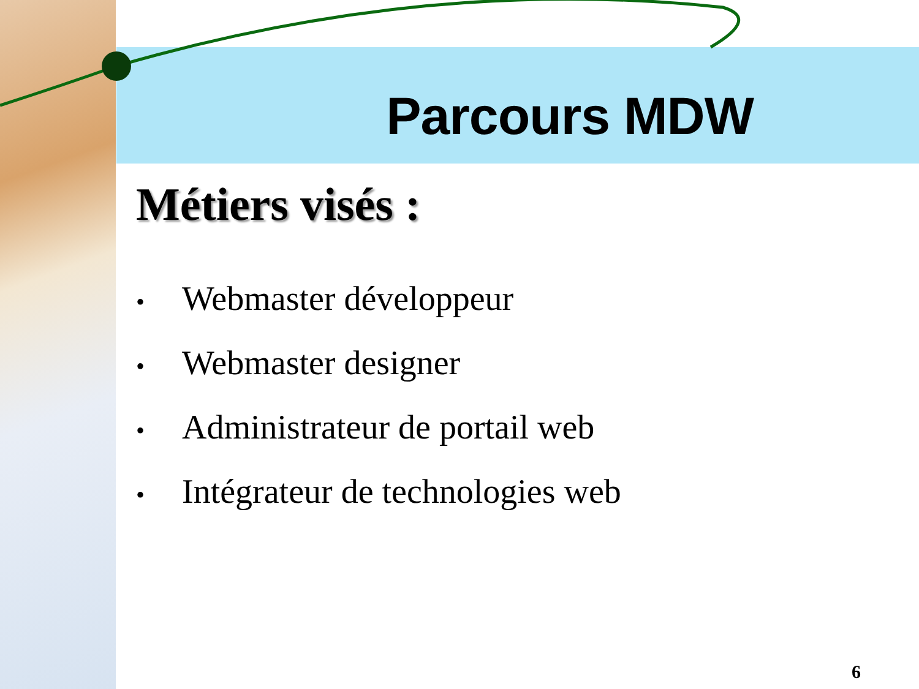Parcours MDW
Métiers visés :
• Webmaster développeur
• Webmaster designer
• Administrateur de portail web
• Intégrateur de technologies web
6